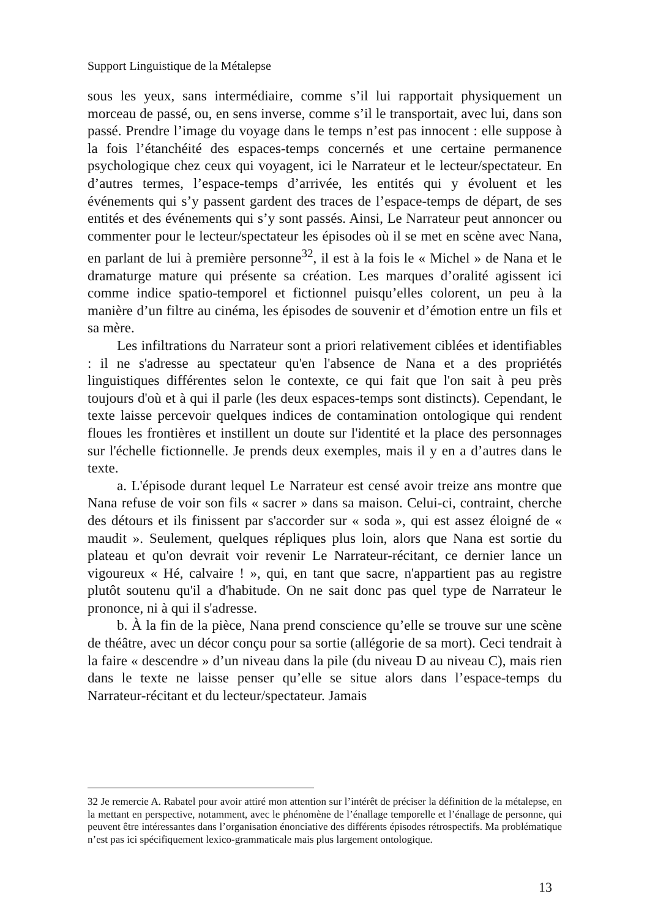Support Linguistique de la Métalepse
sous les yeux, sans intermédiaire, comme s’il lui rapportait physiquement un morceau de passé, ou, en sens inverse, comme s’il le transportait, avec lui, dans son passé. Prendre l’image du voyage dans le temps n’est pas innocent : elle suppose à la fois l’étanchéité des espaces-temps concernés et une certaine permanence psychologique chez ceux qui voyagent, ici le Narrateur et le lecteur/spectateur. En d’autres termes, l’espace-temps d’arrivée, les entités qui y évoluent et les événements qui s’y passent gardent des traces de l’espace-temps de départ, de ses entités et des événements qui s’y sont passés. Ainsi, Le Narrateur peut annoncer ou commenter pour le lecteur/spectateur les épisodes où il se met en scène avec Nana, en parlant de lui à première personne<sup>32</sup>, il est à la fois le « Michel » de Nana et le dramaturge mature qui présente sa création. Les marques d’oralité agissent ici comme indice spatio-temporel et fictionnel puisqu’elles colorent, un peu à la manière d’un filtre au cinéma, les épisodes de souvenir et d’émotion entre un fils et sa mère.
Les infiltrations du Narrateur sont a priori relativement ciblées et identifiables : il ne s'adresse au spectateur qu'en l'absence de Nana et a des propriétés linguistiques différentes selon le contexte, ce qui fait que l'on sait à peu près toujours d'où et à qui il parle (les deux espaces-temps sont distincts). Cependant, le texte laisse percevoir quelques indices de contamination ontologique qui rendent floues les frontières et instillent un doute sur l'identité et la place des personnages sur l'échelle fictionnelle. Je prends deux exemples, mais il y en a d’autres dans le texte.
a. L'épisode durant lequel Le Narrateur est censé avoir treize ans montre que Nana refuse de voir son fils « sacrer » dans sa maison. Celui-ci, contraint, cherche des détours et ils finissent par s'accorder sur « soda », qui est assez éloigné de « maudit ». Seulement, quelques répliques plus loin, alors que Nana est sortie du plateau et qu'on devrait voir revenir Le Narrateur-récitant, ce dernier lance un vigoureux « Hé, calvaire ! », qui, en tant que sacre, n'appartient pas au registre plutôt soutenu qu'il a d'habitude. On ne sait donc pas quel type de Narrateur le prononce, ni à qui il s'adresse.
b. À la fin de la pièce, Nana prend conscience qu’elle se trouve sur une scène de théâtre, avec un décor conçu pour sa sortie (allégorie de sa mort). Ceci tendrait à la faire « descendre » d’un niveau dans la pile (du niveau D au niveau C), mais rien dans le texte ne laisse penser qu’elle se situe alors dans l’espace-temps du Narrateur-récitant et du lecteur/spectateur. Jamais
32 Je remercie A. Rabatel pour avoir attiré mon attention sur l’intérêt de préciser la définition de la métalepse, en la mettant en perspective, notamment, avec le phénomène de l’énallage temporelle et l’énallage de personne, qui peuvent être intéressantes dans l’organisation énonciative des différents épisodes rétrospectifs. Ma problématique n’est pas ici spécifiquement lexico-grammaticale mais plus largement ontologique.
13